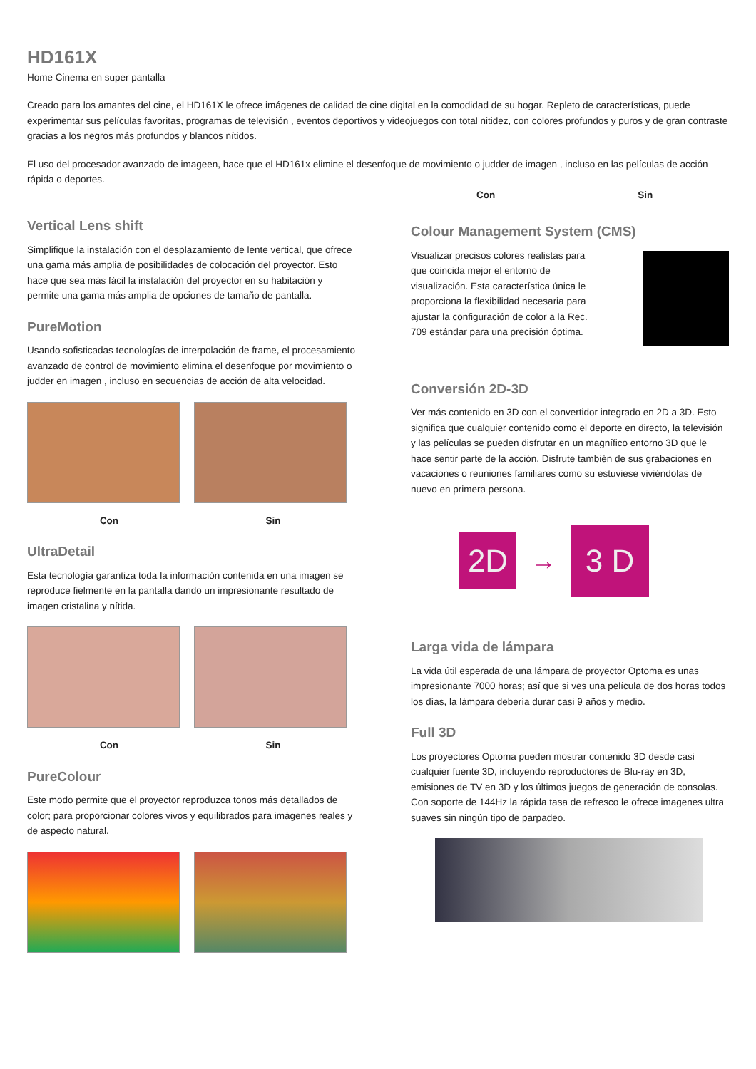HD161X
Home Cinema en super pantalla
Creado para los amantes del cine, el HD161X le ofrece imágenes de calidad de cine digital en la comodidad de su hogar. Repleto de características, puede experimentar sus películas favoritas, programas de televisión , eventos deportivos y videojuegos con total nitidez, con colores profundos y puros y de gran contraste gracias a los negros más profundos y blancos nítidos.
El uso del procesador avanzado de imageen, hace que el HD161x elimine el desenfoque de movimiento o judder de imagen , incluso en las películas de acción rápida o deportes.
Con Sin
Vertical Lens shift
Simplifique la instalación con el desplazamiento de lente vertical, que ofrece una gama más amplia de posibilidades de colocación del proyector. Esto hace que sea más fácil la instalación del proyector en su habitación y permite una gama más amplia de opciones de tamaño de pantalla.
PureMotion
Usando sofisticadas tecnologías de interpolación de frame, el procesamiento avanzado de control de movimiento elimina el desenfoque por movimiento o judder en imagen , incluso en secuencias de acción de alta velocidad.
Con Sin
UltraDetail
Esta tecnología garantiza toda la información contenida en una imagen se reproduce fielmente en la pantalla dando un impresionante resultado de imagen cristalina y nítida.
Con Sin
PureColour
Este modo permite que el proyector reproduzca tonos más detallados de color; para proporcionar colores vivos y equilibrados para imágenes reales y de aspecto natural.
Colour Management System (CMS)
Visualizar precisos colores realistas para que coincida mejor el entorno de visualización. Esta característica única le proporciona la flexibilidad necesaria para ajustar la configuración de color a la Rec. 709 estándar para una precisión óptima.
Conversión 2D-3D
Ver más contenido en 3D con el convertidor integrado en 2D a 3D. Esto significa que cualquier contenido como el deporte en directo, la televisión y las películas se pueden disfrutar en un magnífico entorno 3D que le hace sentir parte de la acción. Disfrute también de sus grabaciones en vacaciones o reuniones familiares como su estuviese viviéndolas de nuevo en primera persona.
2D
→
3 D
Larga vida de lámpara
La vida útil esperada de una lámpara de proyector Optoma es unas impresionante 7000 horas; así que si ves una película de dos horas todos los días, la lámpara debería durar casi 9 años y medio.
Full 3D
Los proyectores Optoma pueden mostrar contenido 3D desde casi cualquier fuente 3D, incluyendo reproductores de Blu-ray en 3D, emisiones de TV en 3D y los últimos juegos de generación de consolas. Con soporte de 144Hz la rápida tasa de refresco le ofrece imagenes ultra suaves sin ningún tipo de parpadeo.